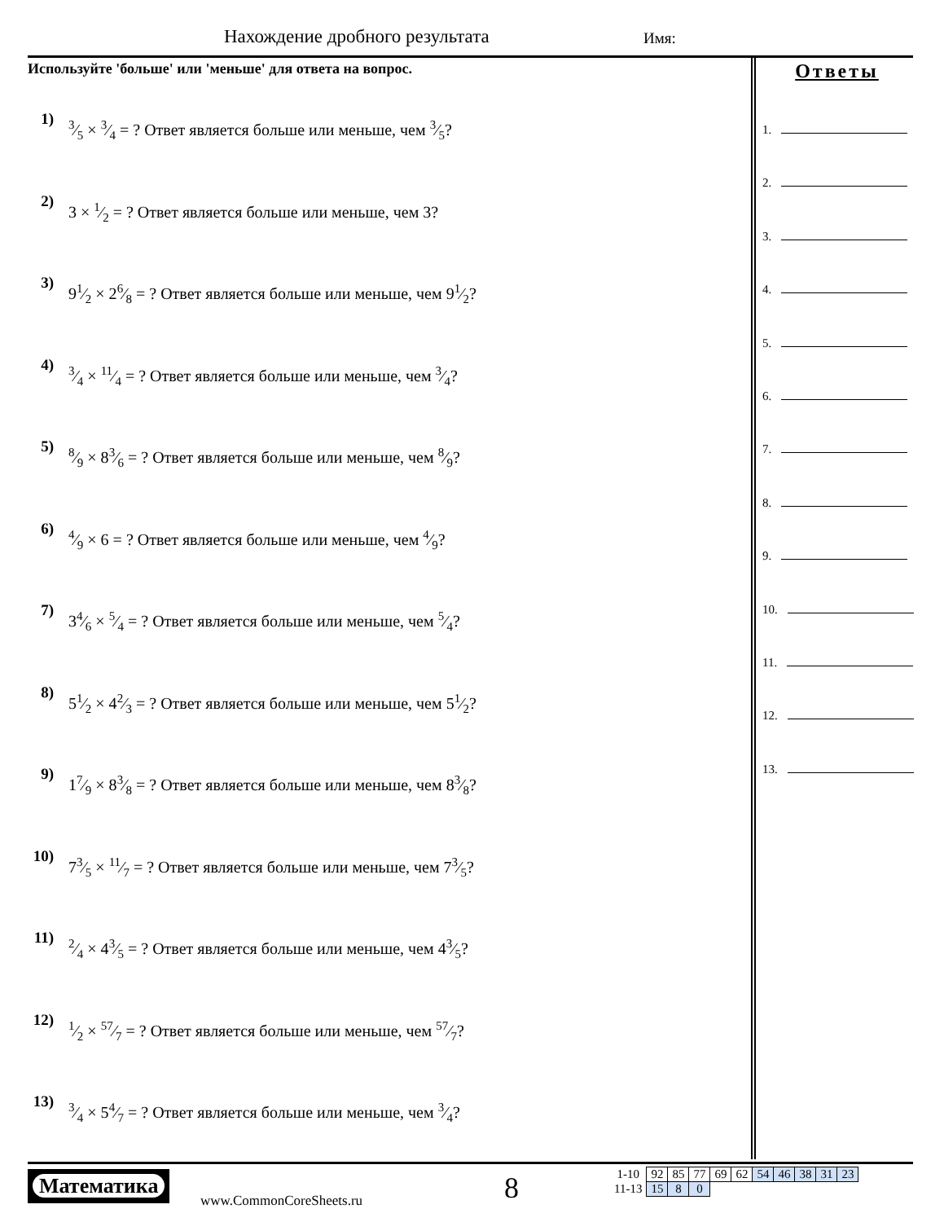Нахождение дробного результата Имя:
Используйте 'больше' или 'меньше' для ответа на вопрос.
1) 3⁄5 × 3⁄4 = ? Ответ является больше или меньше, чем 3⁄5?
2) 3 × 1⁄2 = ? Ответ является больше или меньше, чем 3?
3) 91⁄2 × 26⁄8 = ? Ответ является больше или меньше, чем 91⁄2?
4) 3⁄4 × 11⁄4 = ? Ответ является больше или меньше, чем 3⁄4?
5) 8⁄9 × 83⁄6 = ? Ответ является больше или меньше, чем 8⁄9?
6) 4⁄9 × 6 = ? Ответ является больше или меньше, чем 4⁄9?
7) 34⁄6 × 5⁄4 = ? Ответ является больше или меньше, чем 5⁄4?
8) 51⁄2 × 42⁄3 = ? Ответ является больше или меньше, чем 51⁄2?
9) 17⁄9 × 83⁄8 = ? Ответ является больше или меньше, чем 83⁄8?
10) 73⁄5 × 11⁄7 = ? Ответ является больше или меньше, чем 73⁄5?
11) 2⁄4 × 43⁄5 = ? Ответ является больше или меньше, чем 43⁄5?
12) 1⁄2 × 57⁄7 = ? Ответ является больше или меньше, чем 57⁄7?
13) 3⁄4 × 54⁄7 = ? Ответ является больше или меньше, чем 3⁄4?
Ответы
1.
2.
3.
4.
5.
6.
7.
8.
9.
10.
11.
12.
13.
Математика
www.CommonCoreSheets.ru 8
| 1-10 | 92 | 85 | 77 | 69 | 62 | 54 | 46 | 38 | 31 | 23 |
| 11-13 | 15 | 8 | 0 | | | | | | | |